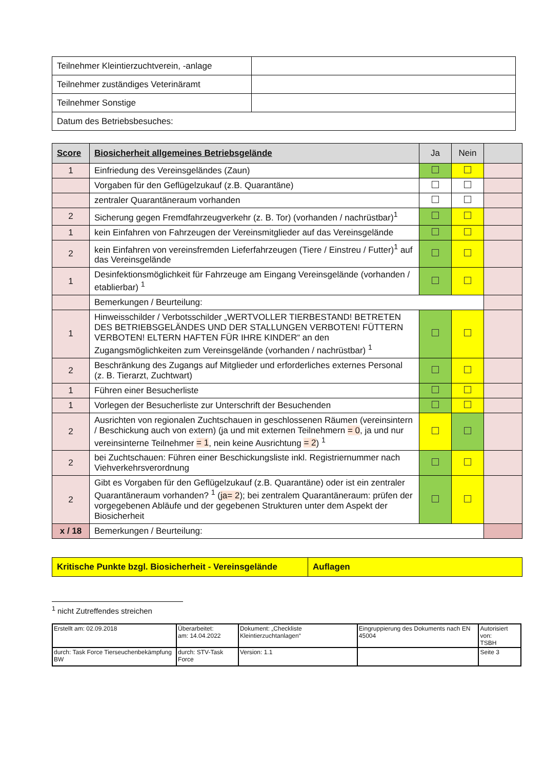| Teilnehmer Kleintierzuchtverein, -anlage | |
| Teilnehmer zuständiges Veterinäramt | |
| Teilnehmer Sonstige | |
| Datum des Betriebsbesuches: | |
| Score | Biosicherheit allgemeines Betriebsgelände | Ja | Nein | |
| --- | --- | --- | --- | --- |
| 1 | Einfriedung des Vereinsgeländes (Zaun) | | | |
| | Vorgaben für den Geflügelzukauf (z.B. Quarantäne) | | | |
| | zentraler Quarantäneraum vorhanden | | | |
| 2 | Sicherung gegen Fremdfahrzeugverkehr (z. B. Tor) (vorhanden / nachrüstbar)<sup>1</sup> | | | |
| 1 | kein Einfahren von Fahrzeugen der Vereinsmitglieder auf das Vereinsgelände | | | |
| 2 | kein Einfahren von vereinsfremden Lieferfahrzeugen (Tiere / Einstreu / Futter)<sup>1</sup> auf das Vereinsgelände | | | |
| 1 | Desinfektionsmöglichkeit für Fahrzeuge am Eingang Vereinsgelände (vorhanden / etablierbar) <sup>1</sup> | | | |
| | Bemerkungen / Beurteilung: | | | |
| 1 | Hinweisschilder / Verbotsschilder „WERTVOLLER TIERBESTAND! BETRETEN DES BETRIEBSGELÄNDES UND DER STALLUNGEN VERBOTEN! FÜTTERN VERBOTEN! ELTERN HAFTEN FÜR IHRE KINDER“ an den Zugangsmöglichkeiten zum Vereinsgelände (vorhanden / nachrüstbar) <sup>1</sup> | | | |
| 2 | Beschränkung des Zugangs auf Mitglieder und erforderliches externes Personal (z. B. Tierarzt, Zuchtwart) | | | |
| 1 | Führen einer Besucherliste | | | |
| 1 | Vorlegen der Besucherliste zur Unterschrift der Besuchenden | | | |
| 2 | Ausrichten von regionalen Zuchtschauen in geschlossenen Räumen (vereinsintern / Beschickung auch von extern) (ja und mit externen Teilnehmern = 0 , ja und nur vereinsinterne Teilnehmer = 1 , nein keine Ausrichtung = 2 ) <sup>1</sup> | | | |
| 2 | bei Zuchtschauen: Führen einer Beschickungsliste inkl. Registriernummer nach Viehverkehrsverordnung | | | |
| 2 | Gibt es Vorgaben für den Geflügelzukauf (z.B. Quarantäne) oder ist ein zentraler Quarantäneraum vorhanden? <sup>1</sup> ( ja= 2 ); bei zentralem Quarantäneraum: prüfen der vorgegebenen Abläufe und der gegebenen Strukturen unter dem Aspekt der Biosicherheit | | | |
| x / 18 | Bemerkungen / Beurteilung: | | | |
| Kritische Punkte bzgl. Biosicherheit - Vereinsgelände | Auflagen |
<sup>1</sup> nicht Zutreffendes streichen
| Erstellt am: 02.09.2018 | Überarbeitet: am: 14.04.2022 | Dokument: „Checkliste Kleintierzuchtanlagen“ | Eingruppierung des Dokuments nach EN 45004 | Autorisiert von: TSBH |
| durch: Task Force Tierseuchenbekämpfung BW | durch: STV-Task Force | Version: 1.1 | | Seite 3 |